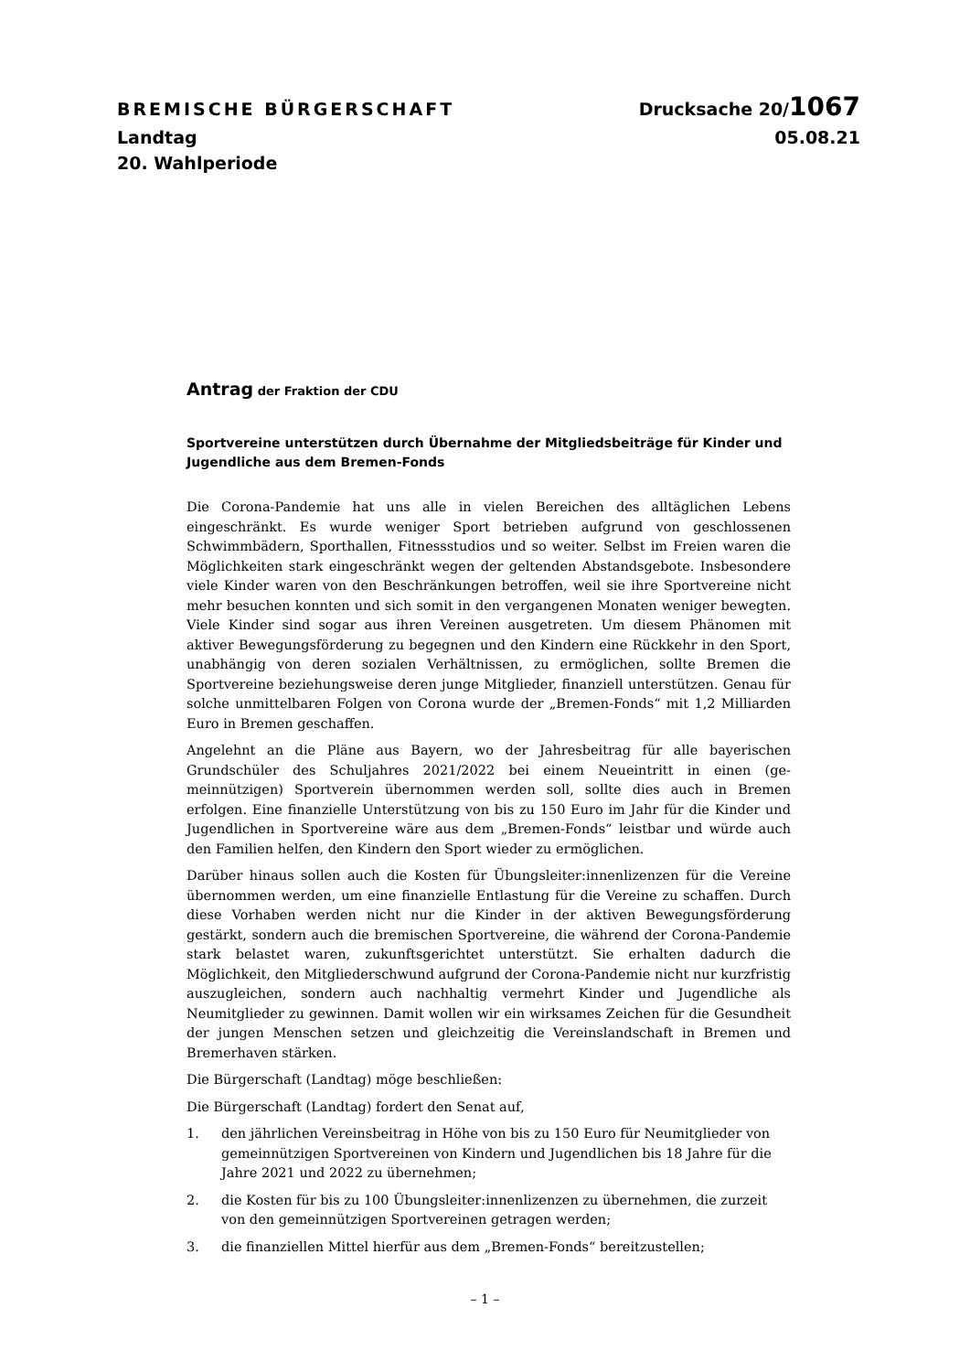BREMISCHE BÜRGERSCHAFT Drucksache 20/1067
Landtag 05.08.21
20. Wahlperiode
Antrag der Fraktion der CDU
Sportvereine unterstützen durch Übernahme der Mitgliedsbeiträge für Kinder und Jugendliche aus dem Bremen-Fonds
Die Corona-Pandemie hat uns alle in vielen Bereichen des alltäglichen Lebens eingeschränkt. Es wurde weniger Sport betrieben aufgrund von geschlossenen Schwimmbädern, Sporthallen, Fitnessstudios und so weiter. Selbst im Freien waren die Möglichkeiten stark eingeschränkt wegen der geltenden Abstands­gebote. Insbesondere viele Kinder waren von den Beschränkungen betroffen, weil sie ihre Sportvereine nicht mehr besuchen konnten und sich somit in den vergangenen Monaten weniger bewegten. Viele Kinder sind sogar aus ihren Vereinen ausgetreten. Um diesem Phänomen mit aktiver Bewegungsförderung zu begegnen und den Kindern eine Rückkehr in den Sport, unabhängig von deren sozialen Verhältnissen, zu ermöglichen, sollte Bremen die Sportvereine beziehungsweise deren junge Mitglieder, finanziell unterstützen. Genau für solche unmittelbaren Folgen von Corona wurde der „Bremen-Fonds“ mit 1,2 Milliarden Euro in Bremen geschaffen.
Angelehnt an die Pläne aus Bayern, wo der Jahresbeitrag für alle bayerischen Grundschüler des Schuljahres 2021/2022 bei einem Neueintritt in einen (ge­meinnützigen) Sportverein übernommen werden soll, sollte dies auch in Bre­men erfolgen. Eine finanzielle Unterstützung von bis zu 150 Euro im Jahr für die Kinder und Jugendlichen in Sportvereine wäre aus dem „Bremen-Fonds“ leistbar und würde auch den Familien helfen, den Kindern den Sport wieder zu ermöglichen.
Darüber hinaus sollen auch die Kosten für Übungsleiter:innenlizenzen für die Vereine übernommen werden, um eine finanzielle Entlastung für die Vereine zu schaffen. Durch diese Vorhaben werden nicht nur die Kinder in der aktiven Bewegungsförderung gestärkt, sondern auch die bremischen Sportvereine, die während der Corona-Pandemie stark belastet waren, zukunftsgerichtet unter­stützt. Sie erhalten dadurch die Möglichkeit, den Mitgliederschwund aufgrund der Corona-Pandemie nicht nur kurzfristig auszugleichen, sondern auch nach­haltig vermehrt Kinder und Jugendliche als Neumitglieder zu gewinnen. Damit wollen wir ein wirksames Zeichen für die Gesundheit der jungen Menschen setzen und gleichzeitig die Vereinslandschaft in Bremen und Bremerhaven stärken.
Die Bürgerschaft (Landtag) möge beschließen:
Die Bürgerschaft (Landtag) fordert den Senat auf,
1. den jährlichen Vereinsbeitrag in Höhe von bis zu 150 Euro für Neumitglie­der von gemeinnützigen Sportvereinen von Kindern und Jugendlichen bis 18 Jahre für die Jahre 2021 und 2022 zu übernehmen;
2. die Kosten für bis zu 100 Übungsleiter:innenlizenzen zu übernehmen, die zurzeit von den gemeinnützigen Sportvereinen getragen werden;
3. die finanziellen Mittel hierfür aus dem „Bremen-Fonds“ bereitzustellen;
– 1 –